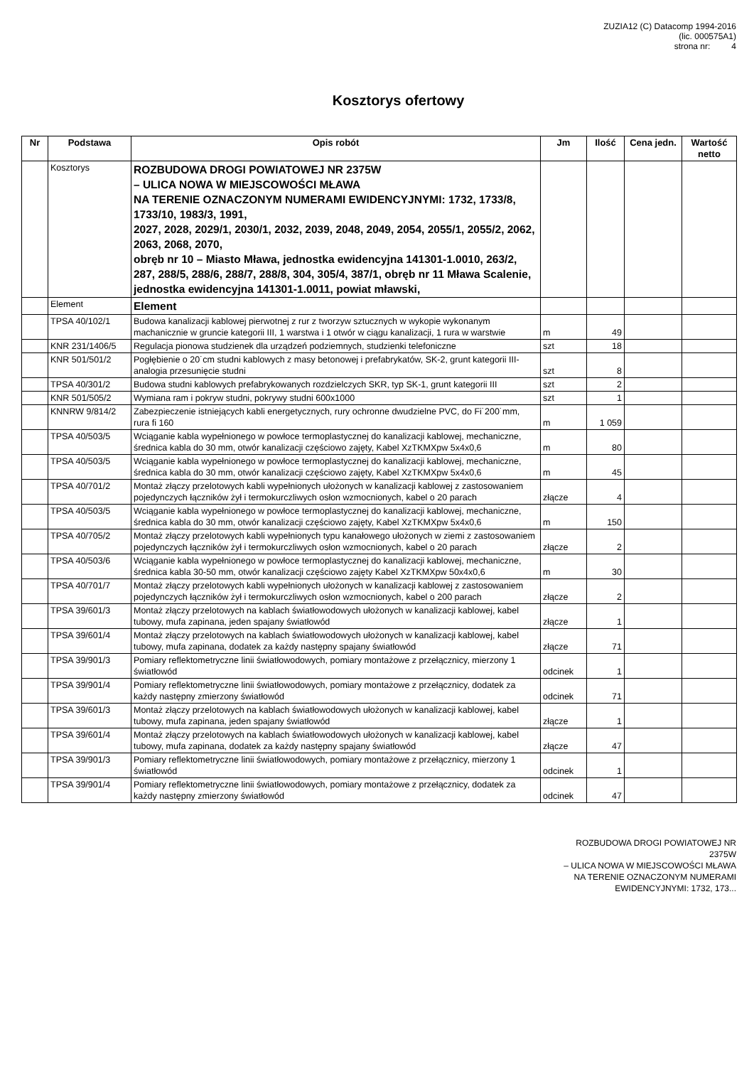ZUZIA12 (C) Datacomp 1994-2016
(lic. 000575A1)
strona nr: 4
Kosztorys ofertowy
| Nr | Podstawa | Opis robót | Jm | Ilość | Cena jedn. | Wartość netto |
| --- | --- | --- | --- | --- | --- | --- |
| | Kosztorys | ROZBUDOWA DROGI POWIATOWEJ NR 2375W – ULICA NOWA W MIEJSCOWOŚCI MŁAWA NA TERENIE OZNACZONYM NUMERAMI EWIDENCYJNYMI: 1732, 1733/8, 1733/10, 1983/3, 1991, 2027, 2028, 2029/1, 2030/1, 2032, 2039, 2048, 2049, 2054, 2055/1, 2055/2, 2062, 2063, 2068, 2070, obręb nr 10 – Miasto Mława, jednostka ewidencyjna 141301-1.0010, 263/2, 287, 288/5, 288/6, 288/7, 288/8, 304, 305/4, 387/1, obręb nr 11 Mława Scalenie, jednostka ewidencyjna 141301-1.0011, powiat mławski, | | | | |
| | Element | Element | | | | |
| | TPSA 40/102/1 | Budowa kanalizacji kablowej pierwotnej z rur z tworzyw sztucznych w wykopie wykonanym machanicznie w gruncie kategorii III, 1 warstwa i 1 otwór w ciągu kanalizacji, 1 rura w warstwie | m | 49 | | |
| | KNR 231/1406/5 | Regulacja pionowa studzienek dla urządzeń podziemnych, studzienki telefoniczne | szt | 18 | | |
| | KNR 501/501/2 | Pogłębienie o 20˙cm studni kablowych z masy betonowej i prefabrykatów, SK-2, grunt kategorii III- analogia przesunięcie studni | szt | 8 | | |
| | TPSA 40/301/2 | Budowa studni kablowych prefabrykowanych rozdzielczych SKR, typ SK-1, grunt kategorii III | szt | 2 | | |
| | KNR 501/505/2 | Wymiana ram i pokryw studni, pokrywy studni 600x1000 | szt | 1 | | |
| | KNNRW 9/814/2 | Zabezpieczenie istniejących kabli energetycznych, rury ochronne dwudzielne PVC, do Fi˙200˙mm, rura fi 160 | m | 1 059 | | |
| | TPSA 40/503/5 | Wciąganie kabla wypełnionego w powłoce termoplastycznej do kanalizacji kablowej, mechaniczne, średnica kabla do 30 mm, otwór kanalizacji częściowo zajęty, Kabel XzTKMXpw 5x4x0,6 | m | 80 | | |
| | TPSA 40/503/5 | Wciąganie kabla wypełnionego w powłoce termoplastycznej do kanalizacji kablowej, mechaniczne, średnica kabla do 30 mm, otwór kanalizacji częściowo zajęty, Kabel XzTKMXpw 5x4x0,6 | m | 45 | | |
| | TPSA 40/701/2 | Montaż złączy przelotowych kabli wypełnionych ułożonych w kanalizacji kablowej z zastosowaniem pojedynczych łączników żył i termokurczliwych osłon wzmocnionych, kabel o 20 parach | złącze | 4 | | |
| | TPSA 40/503/5 | Wciąganie kabla wypełnionego w powłoce termoplastycznej do kanalizacji kablowej, mechaniczne, średnica kabla do 30 mm, otwór kanalizacji częściowo zajęty, Kabel XzTKMXpw 5x4x0,6 | m | 150 | | |
| | TPSA 40/705/2 | Montaż złączy przelotowych kabli wypełnionych typu kanałowego ułożonych w ziemi z zastosowaniem pojedynczych łączników żył i termokurczliwych osłon wzmocnionych, kabel o 20 parach | złącze | 2 | | |
| | TPSA 40/503/6 | Wciąganie kabla wypełnionego w powłoce termoplastycznej do kanalizacji kablowej, mechaniczne, średnica kabla 30-50 mm, otwór kanalizacji częściowo zajęty Kabel XzTKMXpw 50x4x0,6 | m | 30 | | |
| | TPSA 40/701/7 | Montaż złączy przelotowych kabli wypełnionych ułożonych w kanalizacji kablowej z zastosowaniem pojedynczych łączników żył i termokurczliwych osłon wzmocnionych, kabel o 200 parach | złącze | 2 | | |
| | TPSA 39/601/3 | Montaż złączy przelotowych na kablach światłowodowych ułożonych w kanalizacji kablowej, kabel tubowy, mufa zapinana, jeden spajany światłowód | złącze | 1 | | |
| | TPSA 39/601/4 | Montaż złączy przelotowych na kablach światłowodowych ułożonych w kanalizacji kablowej, kabel tubowy, mufa zapinana, dodatek za każdy następny spajany światłowód | złącze | 71 | | |
| | TPSA 39/901/3 | Pomiary reflektometryczne linii światłowodowych, pomiary montażowe z przełącznicy, mierzony 1 światłowód | odcinek | 1 | | |
| | TPSA 39/901/4 | Pomiary reflektometryczne linii światłowodowych, pomiary montażowe z przełącznicy, dodatek za każdy następny zmierzony światłowód | odcinek | 71 | | |
| | TPSA 39/601/3 | Montaż złączy przelotowych na kablach światłowodowych ułożonych w kanalizacji kablowej, kabel tubowy, mufa zapinana, jeden spajany światłowód | złącze | 1 | | |
| | TPSA 39/601/4 | Montaż złączy przelotowych na kablach światłowodowych ułożonych w kanalizacji kablowej, kabel tubowy, mufa zapinana, dodatek za każdy następny spajany światłowód | złącze | 47 | | |
| | TPSA 39/901/3 | Pomiary reflektometryczne linii światłowodowych, pomiary montażowe z przełącznicy, mierzony 1 światłowód | odcinek | 1 | | |
| | TPSA 39/901/4 | Pomiary reflektometryczne linii światłowodowych, pomiary montażowe z przełącznicy, dodatek za każdy następny zmierzony światłowód | odcinek | 47 | | |
ROZBUDOWA DROGI POWIATOWEJ NR
2375W
– ULICA NOWA W MIEJSCOWOŚCI MŁAWA
NA TERENIE OZNACZONYM NUMERAMI
EWIDENCYJNYMI: 1732, 173...